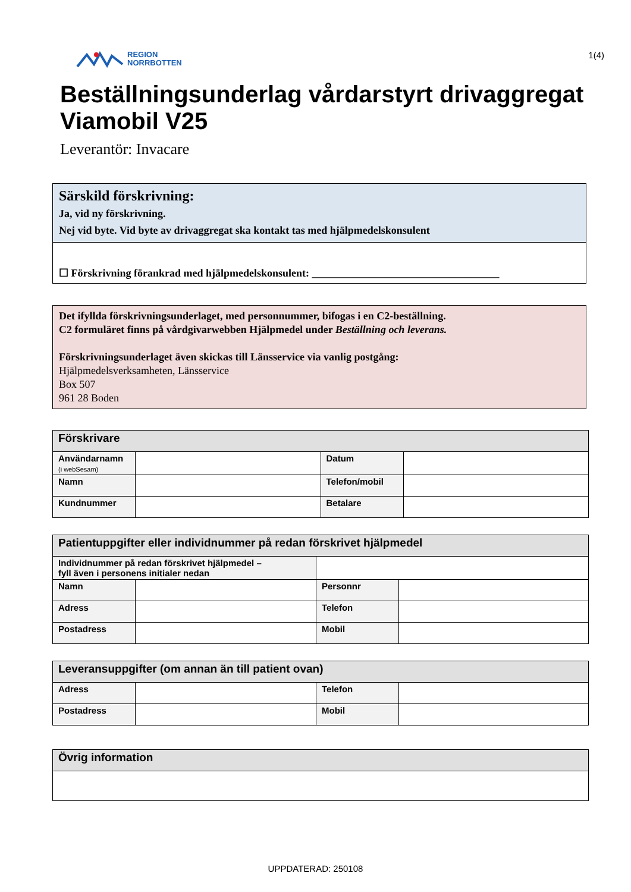REGION
NORRBOTTEN
1(4)
Beställningsunderlag vårdarstyrt drivaggregat Viamobil V25
Leverantör: Invacare
Särskild förskrivning:
Ja, vid ny förskrivning.
Nej vid byte. Vid byte av drivaggregat ska kontakt tas med hjälpmedelskonsulent
☐ Förskrivning förankrad med hjälpmedelskonsulent: ___________________________________
Det ifyllda förskrivningsunderlaget, med personnummer, bifogas i en C2-beställning.
C2 formuläret finns på vårdgivarwebben Hjälpmedel under Beställning och leverans.
Förskrivningsunderlaget även skickas till Länsservice via vanlig postgång:
Hjälpmedelsverksamheten, Länsservice
Box 507
961 28 Boden
| Förskrivare | | | |
| --- | --- | --- | --- |
| Användarnamn (i webSesam) | | Datum | |
| Namn | | Telefon/mobil | |
| Kundnummer | | Betalare | |
| Patientuppgifter eller individnummer på redan förskrivet hjälpmedel | | | |
| --- | --- | --- | --- |
| Individnummer på redan förskrivet hjälpmedel – fyll även i personens initialer nedan | | | |
| Namn | | Personnr | |
| Adress | | Telefon | |
| Postadress | | Mobil | |
| Leveransuppgifter (om annan än till patient ovan) | | | |
| --- | --- | --- | --- |
| Adress | | Telefon | |
| Postadress | | Mobil | |
| Övrig information |
| --- |
UPPDATERAD: 250108